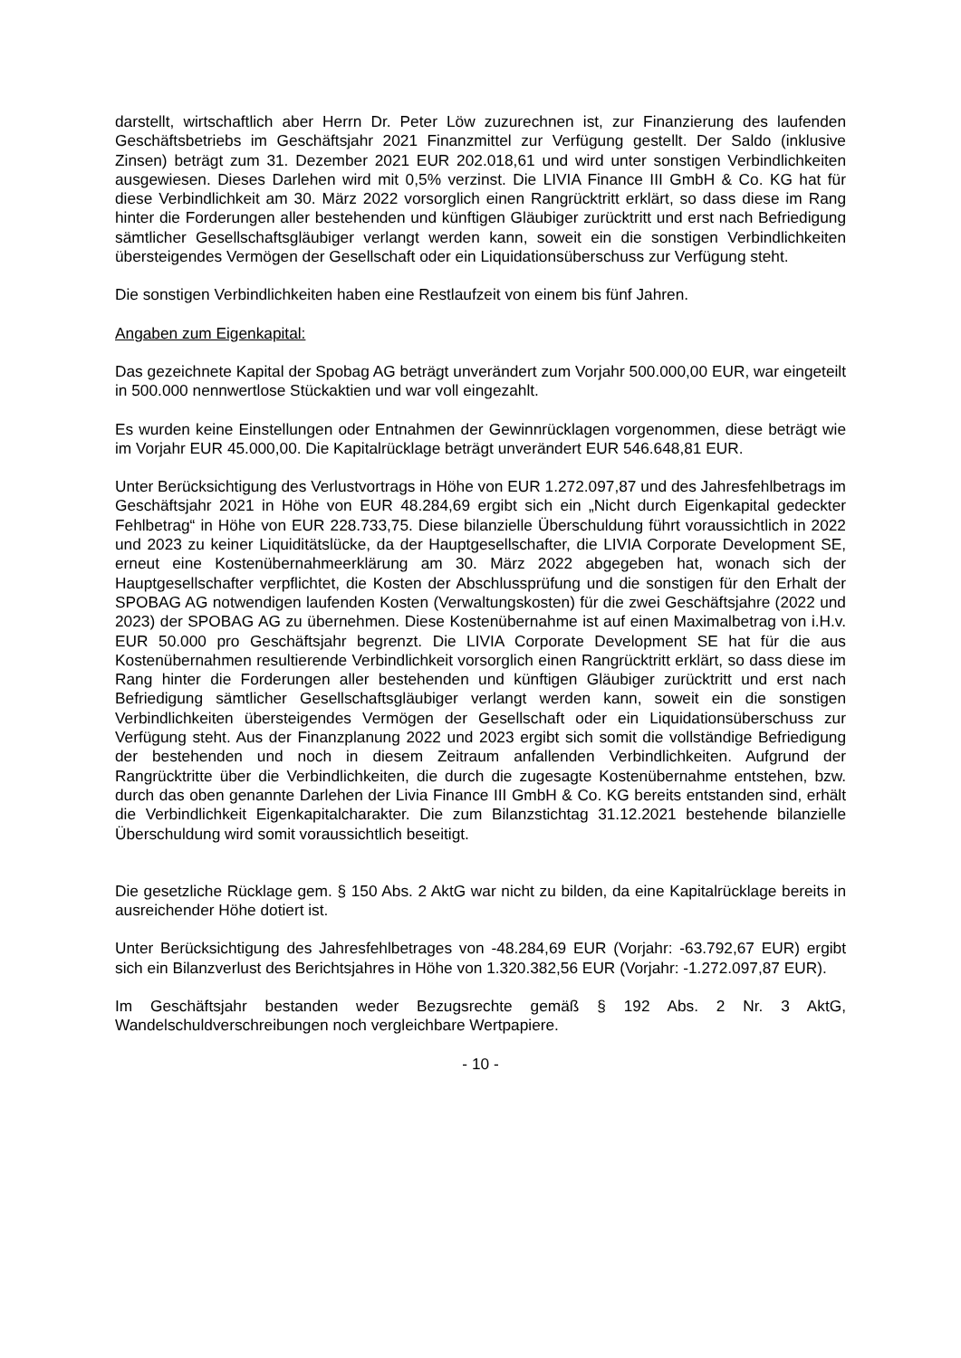darstellt, wirtschaftlich aber Herrn Dr. Peter Löw zuzurechnen ist, zur Finanzierung des laufenden Geschäftsbetriebs im Geschäftsjahr 2021 Finanzmittel zur Verfügung gestellt. Der Saldo (inklusive Zinsen) beträgt zum 31. Dezember 2021 EUR 202.018,61 und wird unter sonstigen Verbindlichkeiten ausgewiesen. Dieses Darlehen wird mit 0,5% verzinst. Die LIVIA Finance III GmbH & Co. KG hat für diese Verbindlichkeit am 30. März 2022 vorsorglich einen Rangrücktritt erklärt, so dass diese im Rang hinter die Forderungen aller bestehenden und künftigen Gläubiger zurücktritt und erst nach Befriedigung sämtlicher Gesellschaftsgläubiger verlangt werden kann, soweit ein die sonstigen Verbindlichkeiten übersteigendes Vermögen der Gesellschaft oder ein Liquidationsüberschuss zur Verfügung steht.
Die sonstigen Verbindlichkeiten haben eine Restlaufzeit von einem bis fünf Jahren.
Angaben zum Eigenkapital:
Das gezeichnete Kapital der Spobag AG beträgt unverändert zum Vorjahr 500.000,00 EUR, war eingeteilt in 500.000 nennwertlose Stückaktien und war voll eingezahlt.
Es wurden keine Einstellungen oder Entnahmen der Gewinnrücklagen vorgenommen, diese beträgt wie im Vorjahr EUR 45.000,00. Die Kapitalrücklage beträgt unverändert EUR 546.648,81 EUR.
Unter Berücksichtigung des Verlustvortrags in Höhe von EUR 1.272.097,87 und des Jahresfehlbetrags im Geschäftsjahr 2021 in Höhe von EUR 48.284,69 ergibt sich ein „Nicht durch Eigenkapital gedeckter Fehlbetrag“ in Höhe von EUR 228.733,75. Diese bilanzielle Überschuldung führt voraussichtlich in 2022 und 2023 zu keiner Liquiditätslücke, da der Hauptgesellschafter, die LIVIA Corporate Development SE, erneut eine Kostenübernahmeerklärung am 30. März 2022 abgegeben hat, wonach sich der Hauptgesellschafter verpflichtet, die Kosten der Abschlussprüfung und die sonstigen für den Erhalt der SPOBAG AG notwendigen laufenden Kosten (Verwaltungskosten) für die zwei Geschäftsjahre (2022 und 2023) der SPOBAG AG zu übernehmen. Diese Kostenübernahme ist auf einen Maximalbetrag von i.H.v. EUR 50.000 pro Geschäftsjahr begrenzt. Die LIVIA Corporate Development SE hat für die aus Kostenübernahmen resultierende Verbindlichkeit vorsorglich einen Rangrücktritt erklärt, so dass diese im Rang hinter die Forderungen aller bestehenden und künftigen Gläubiger zurücktritt und erst nach Befriedigung sämtlicher Gesellschaftsgläubiger verlangt werden kann, soweit ein die sonstigen Verbindlichkeiten übersteigendes Vermögen der Gesellschaft oder ein Liquidationsüberschuss zur Verfügung steht. Aus der Finanzplanung 2022 und 2023 ergibt sich somit die vollständige Befriedigung der bestehenden und noch in diesem Zeitraum anfallenden Verbindlichkeiten. Aufgrund der Rangrücktritte über die Verbindlichkeiten, die durch die zugesagte Kostenübernahme entstehen, bzw. durch das oben genannte Darlehen der Livia Finance III GmbH & Co. KG bereits entstanden sind, erhält die Verbindlichkeit Eigenkapitalcharakter. Die zum Bilanzstichtag 31.12.2021 bestehende bilanzielle Überschuldung wird somit voraussichtlich beseitigt.
Die gesetzliche Rücklage gem. § 150 Abs. 2 AktG war nicht zu bilden, da eine Kapitalrücklage bereits in ausreichender Höhe dotiert ist.
Unter Berücksichtigung des Jahresfehlbetrages von -48.284,69 EUR (Vorjahr: -63.792,67 EUR) ergibt sich ein Bilanzverlust des Berichtsjahres in Höhe von 1.320.382,56 EUR (Vorjahr: -1.272.097,87 EUR).
Im Geschäftsjahr bestanden weder Bezugsrechte gemäß § 192 Abs. 2 Nr. 3 AktG, Wandelschuldverschreibungen noch vergleichbare Wertpapiere.
- 10 -